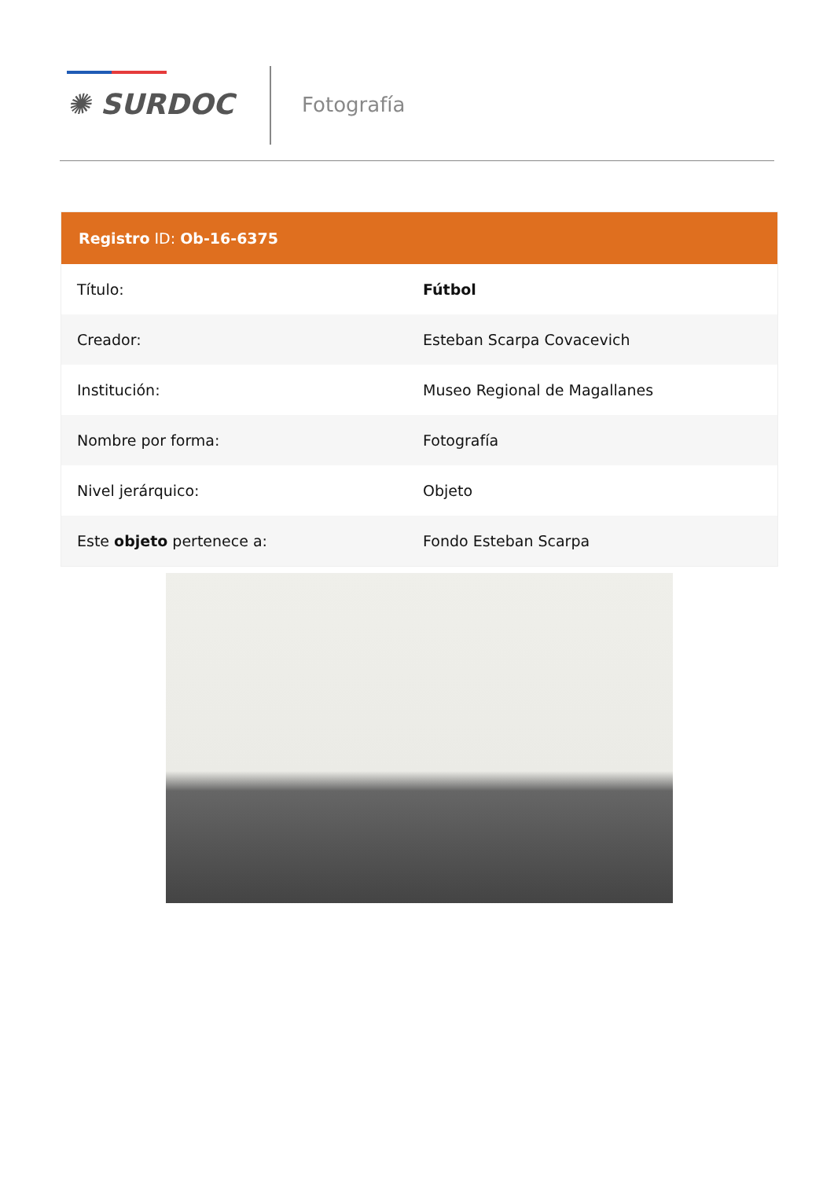✺ SURDOC Fotografía
| Registro ID: Ob-16-6375 | |
| --- | --- |
| Título: | Fútbol |
| Creador: | Esteban Scarpa Covacevich |
| Institución: | Museo Regional de Magallanes |
| Nombre por forma: | Fotografía |
| Nivel jerárquico: | Objeto |
| Este objeto pertenece a: | Fondo Esteban Scarpa |